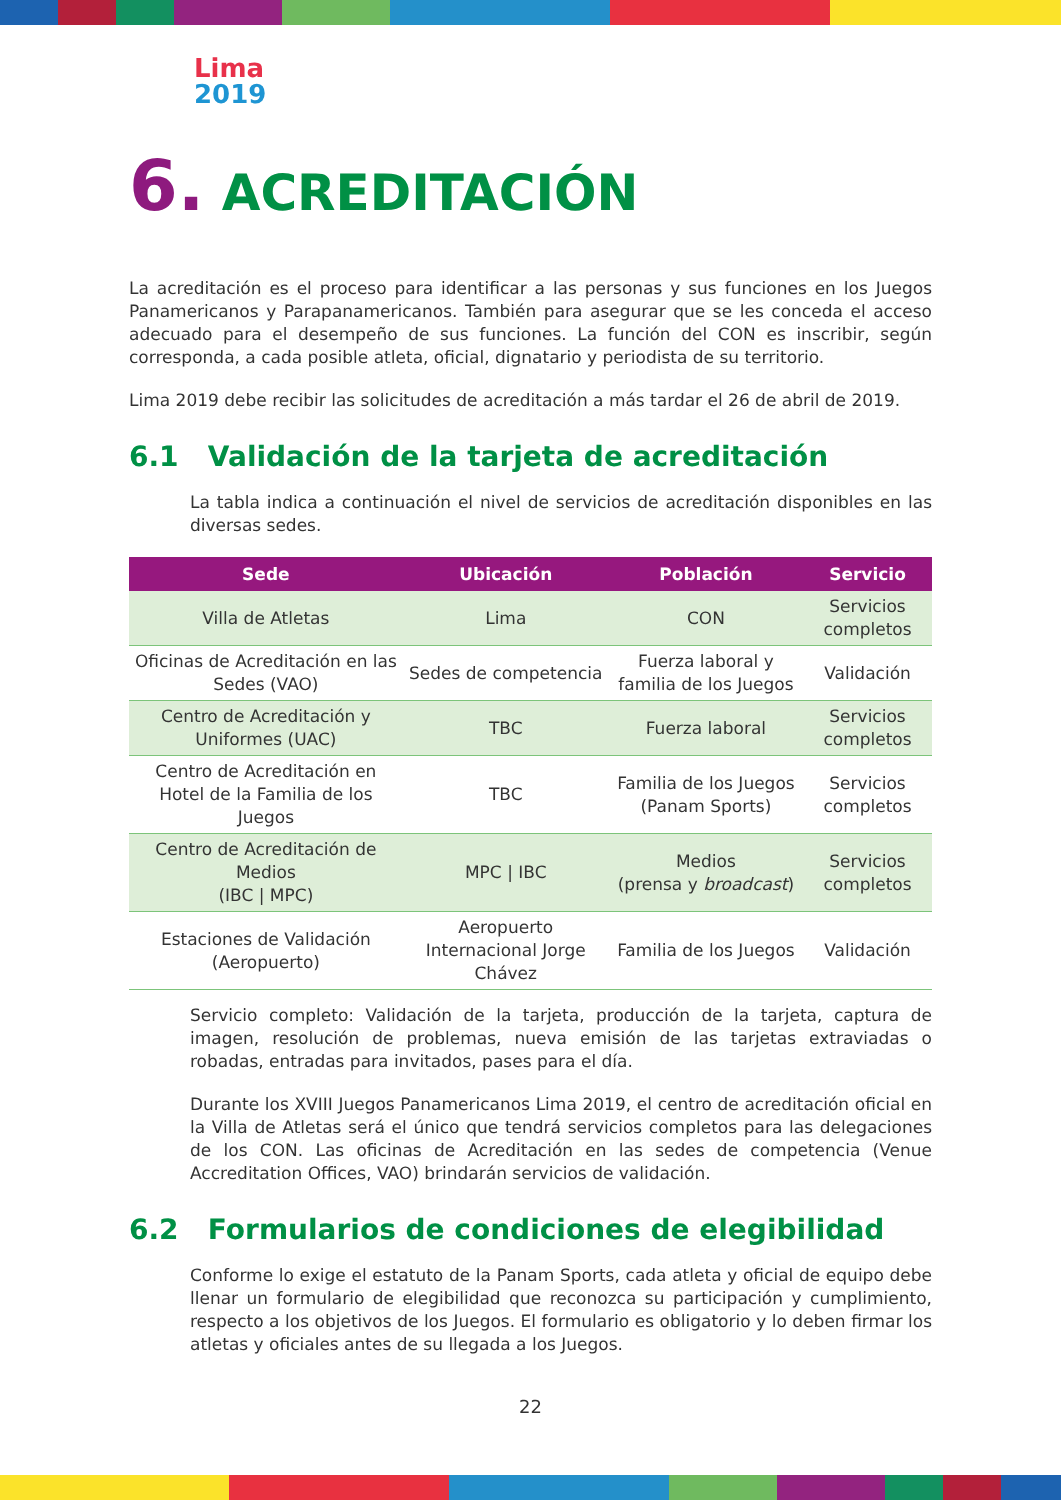Lima
2019
6. ACREDITACIÓN
La acreditación es el proceso para identificar a las personas y sus funciones en los Juegos Panamericanos y Parapanamericanos. También para asegurar que se les conceda el acceso adecuado para el desempeño de sus funciones. La función del CON es inscribir, según corresponda, a cada posible atleta, oficial, dignatario y periodista de su territorio.
Lima 2019 debe recibir las solicitudes de acreditación a más tardar el 26 de abril de 2019.
6.1 Validación de la tarjeta de acreditación
La tabla indica a continuación el nivel de servicios de acreditación disponibles en las diversas sedes.
| Sede | Ubicación | Población | Servicio |
| --- | --- | --- | --- |
| Villa de Atletas | Lima | CON | Servicios completos |
| Oficinas de Acreditación en las Sedes (VAO) | Sedes de competencia | Fuerza laboral y familia de los Juegos | Validación |
| Centro de Acreditación y Uniformes (UAC) | TBC | Fuerza laboral | Servicios completos |
| Centro de Acreditación en Hotel de la Familia de los Juegos | TBC | Familia de los Juegos (Panam Sports) | Servicios completos |
| Centro de Acreditación de Medios (IBC / MPC) | MPC / IBC | Medios (prensa y broadcast ) | Servicios completos |
| Estaciones de Validación (Aeropuerto) | Aeropuerto Internacional Jorge Chávez | Familia de los Juegos | Validación |
Servicio completo: Validación de la tarjeta, producción de la tarjeta, captura de imagen, resolución de problemas, nueva emisión de las tarjetas extraviadas o robadas, entradas para invitados, pases para el día.
Durante los XVIII Juegos Panamericanos Lima 2019, el centro de acreditación oficial en la Villa de Atletas será el único que tendrá servicios completos para las delegaciones de los CON. Las oficinas de Acreditación en las sedes de competencia (Venue Accreditation Offices, VAO) brindarán servicios de validación.
6.2 Formularios de condiciones de elegibilidad
Conforme lo exige el estatuto de la Panam Sports, cada atleta y oficial de equipo debe llenar un formulario de elegibilidad que reconozca su participación y cumplimiento, respecto a los objetivos de los Juegos. El formulario es obligatorio y lo deben firmar los atletas y oficiales antes de su llegada a los Juegos.
22